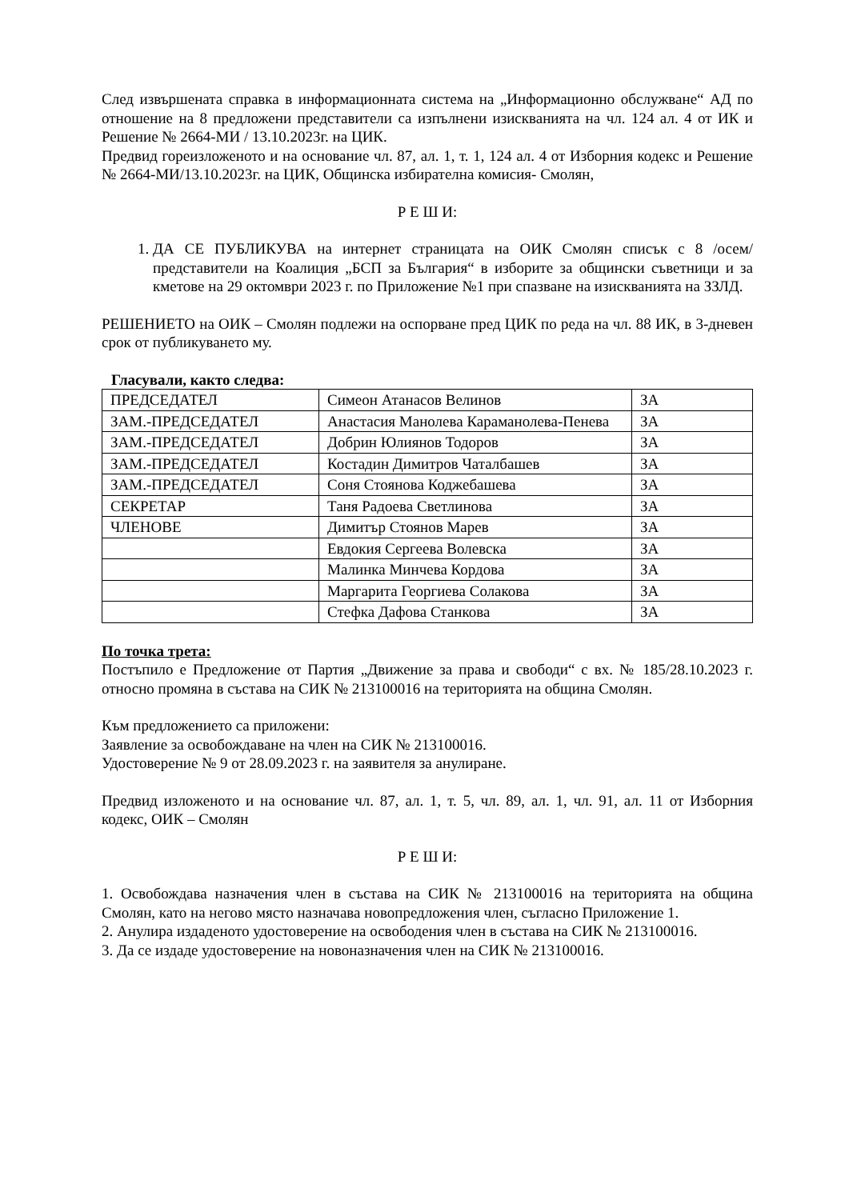След извършената справка в информационната система на „Информационно обслужване“ АД по отношение на 8 предложени представители са изпълнени изискванията на чл. 124 ал. 4 от ИК и Решение № 2664-МИ / 13.10.2023г. на ЦИК.
Предвид гореизложеното и на основание чл. 87, ал. 1, т. 1, 124 ал. 4 от Изборния кодекс и Решение № 2664-МИ/13.10.2023г. на ЦИК, Общинска избирателна комисия- Смолян,
Р Е Ш И:
1. ДА СЕ ПУБЛИКУВА на интернет страницата на ОИК Смолян списък с 8 /осем/ представители на Коалиция „БСП за България“ в изборите за общински съветници и за кметове на 29 октомври 2023 г. по Приложение №1 при спазване на изискванията на ЗЗЛД.
РЕШЕНИЕТО на ОИК – Смолян подлежи на оспорване пред ЦИК по реда на чл. 88 ИК, в 3-дневен срок от публикуването му.
Гласували, както следва:
| ПРЕДСЕДАТЕЛ | Симеон Атанасов Велинов | ЗА |
| ЗАМ.-ПРЕДСЕДАТЕЛ | Анастасия Манолева Караманолева-Пенева | ЗА |
| ЗАМ.-ПРЕДСЕДАТЕЛ | Добрин Юлиянов Тодоров | ЗА |
| ЗАМ.-ПРЕДСЕДАТЕЛ | Костадин Димитров Чаталбашев | ЗА |
| ЗАМ.-ПРЕДСЕДАТЕЛ | Соня Стоянова Коджебашева | ЗА |
| СЕКРЕТАР | Таня Радоева Светлинова | ЗА |
| ЧЛЕНОВЕ | Димитър Стоянов Марев | ЗА |
| | Евдокия Сергеева Волевска | ЗА |
| | Малинка Минчева Кордова | ЗА |
| | Маргарита Георгиева Солакова | ЗА |
| | Стефка Дафова Станкова | ЗА |
По точка трета:
Постъпило е Предложение от Партия „Движение за права и свободи“ с вх. № 185/28.10.2023 г. относно промяна в състава на СИК № 213100016 на територията на община Смолян.
Към предложението са приложени:
Заявление за освобождаване на член на СИК № 213100016.
Удостоверение № 9 от 28.09.2023 г. на заявителя за анулиране.
Предвид изложеното и на основание чл. 87, ал. 1, т. 5, чл. 89, ал. 1, чл. 91, ал. 11 от Изборния кодекс, ОИК – Смолян
Р Е Ш И:
1. Освобождава назначения член в състава на СИК № 213100016 на територията на община Смолян, като на негово място назначава новопредложения член, съгласно Приложение 1.
2. Анулира издаденото удостоверение на освободения член в състава на СИК № 213100016.
3. Да се издаде удостоверение на новоназначения член на СИК № 213100016.